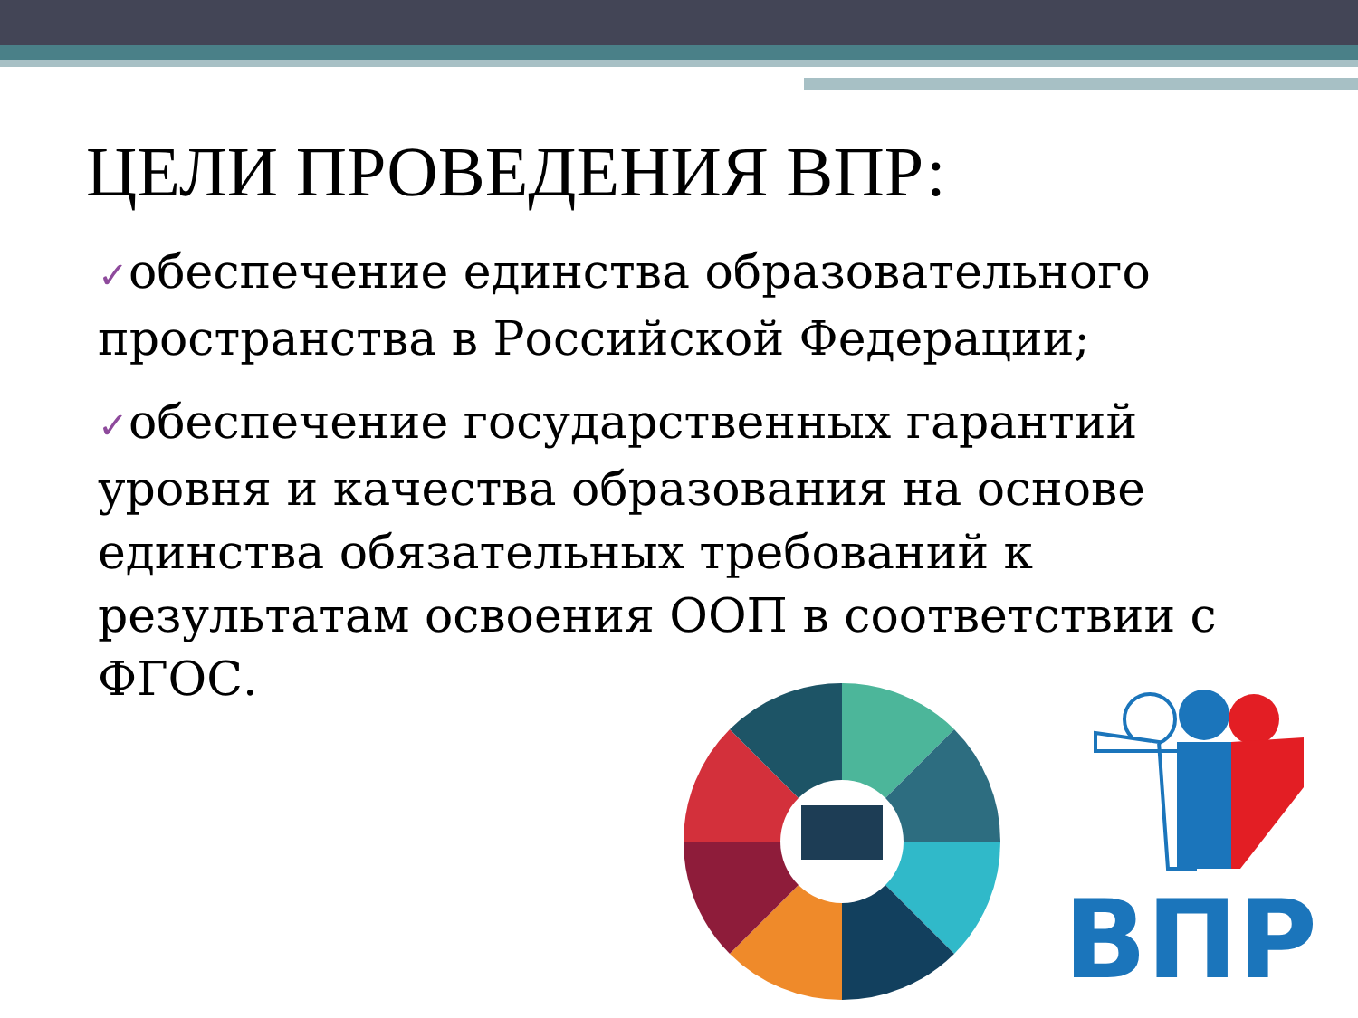ЦЕЛИ ПРОВЕДЕНИЯ ВПР:
✓обеспечение единства образовательного пространства в Российской Федерации;
✓обеспечение государственных гарантий уровня и качества образования на основе единства обязательных требований к результатам освоения ООП в соответствии с ФГОС.
ВПР